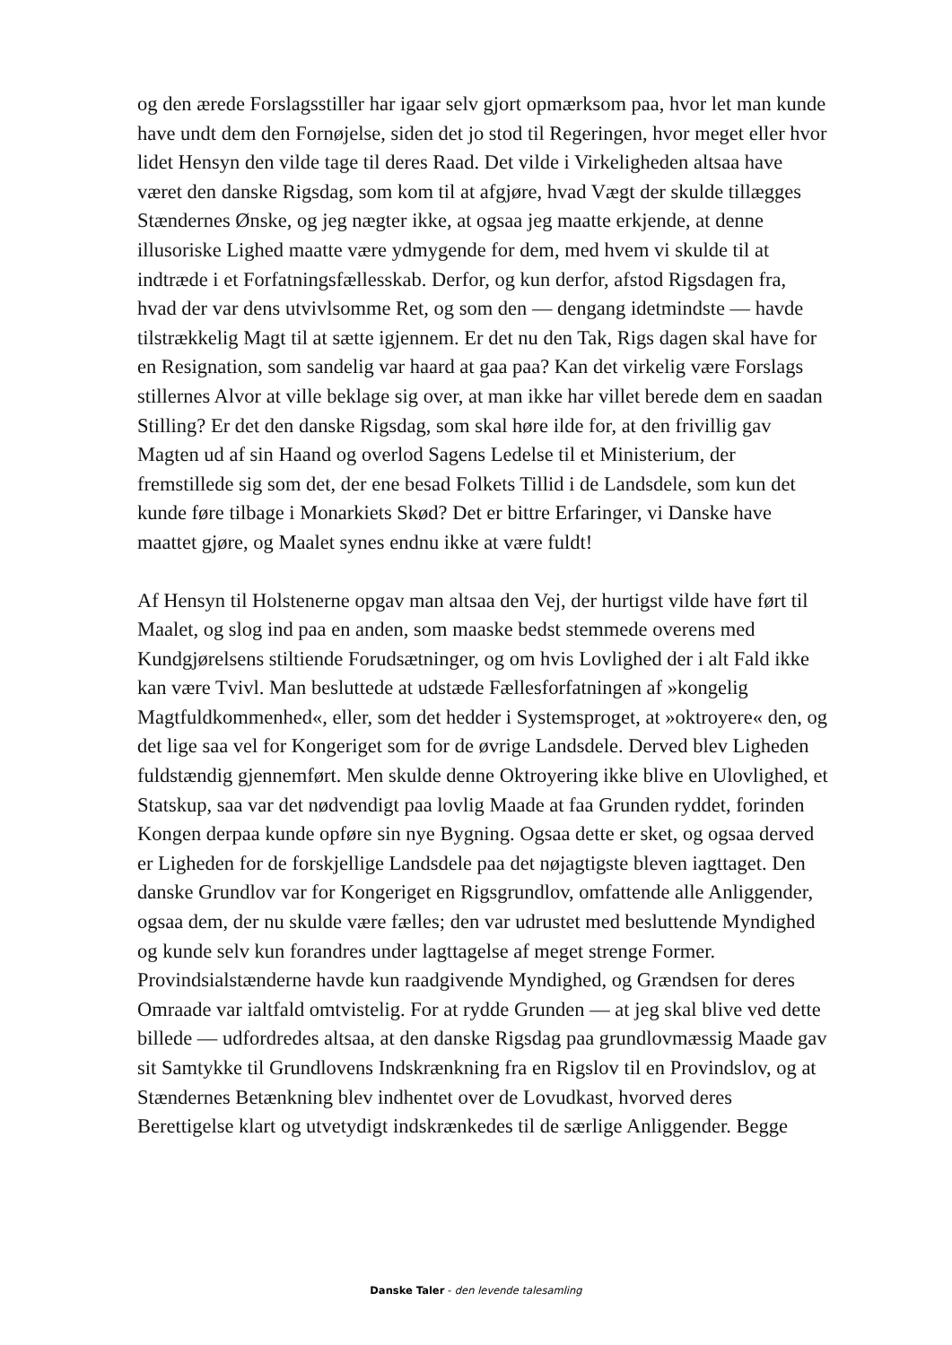og den ærede Forslagsstiller har igaar selv gjort opmærksom paa, hvor let man kunde have undt dem den Fornøjelse, siden det jo stod til Regeringen, hvor meget eller hvor lidet Hensyn den vilde tage til deres Raad. Det vilde i Virkeligheden altsaa have været den danske Rigsdag, som kom til at afgjøre, hvad Vægt der skulde tillægges Stændernes Ønske, og jeg nægter ikke, at ogsaa jeg maatte erkjende, at denne illusoriske Lighed maatte være ydmygende for dem, med hvem vi skulde til at indtræde i et Forfatningsfællesskab. Derfor, og kun derfor, afstod Rigsdagen fra, hvad der var dens utvivlsomme Ret, og som den — dengang idetmindste — havde tilstrækkelig Magt til at sætte igjennem. Er det nu den Tak, Rigs dagen skal have for en Resignation, som sandelig var haard at gaa paa? Kan det virkelig være Forslags stillernes Alvor at ville beklage sig over, at man ikke har villet berede dem en saadan Stilling? Er det den danske Rigsdag, som skal høre ilde for, at den frivillig gav Magten ud af sin Haand og overlod Sagens Ledelse til et Ministerium, der fremstillede sig som det, der ene besad Folkets Tillid i de Landsdele, som kun det kunde føre tilbage i Monarkiets Skød? Det er bittre Erfaringer, vi Danske have maattet gjøre, og Maalet synes endnu ikke at være fuldt!
Af Hensyn til Holstenerne opgav man altsaa den Vej, der hurtigst vilde have ført til Maalet, og slog ind paa en anden, som maaske bedst stemmede overens med Kundgjørelsens stiltiende Forudsætninger, og om hvis Lovlighed der i alt Fald ikke kan være Tvivl. Man besluttede at udstæde Fællesforfatningen af »kongelig Magtfuldkommenhed«, eller, som det hedder i Systemsproget, at »oktroyere« den, og det lige saa vel for Kongeriget som for de øvrige Landsdele. Derved blev Ligheden fuldstændig gjennemført. Men skulde denne Oktroyering ikke blive en Ulovlighed, et Statskup, saa var det nødvendigt paa lovlig Maade at faa Grunden ryddet, forinden Kongen derpaa kunde opføre sin nye Bygning. Ogsaa dette er sket, og ogsaa derved er Ligheden for de forskjellige Landsdele paa det nøjagtigste bleven iagttaget. Den danske Grundlov var for Kongeriget en Rigsgrundlov, omfattende alle Anliggender, ogsaa dem, der nu skulde være fælles; den var udrustet med besluttende Myndighed og kunde selv kun forandres under lagttagelse af meget strenge Former. Provindsialstænderne havde kun raadgivende Myndighed, og Grændsen for deres Omraade var ialtfald omtvistelig. For at rydde Grunden — at jeg skal blive ved dette billede — udfordredes altsaa, at den danske Rigsdag paa grundlovmæssig Maade gav sit Samtykke til Grundlovens Indskrænkning fra en Rigslov til en Provindslov, og at Stændernes Betænkning blev indhentet over de Lovudkast, hvorved deres Berettigelse klart og utvetydigt indskrænkedes til de særlige Anliggender. Begge
Danske Taler - den levende talesamling